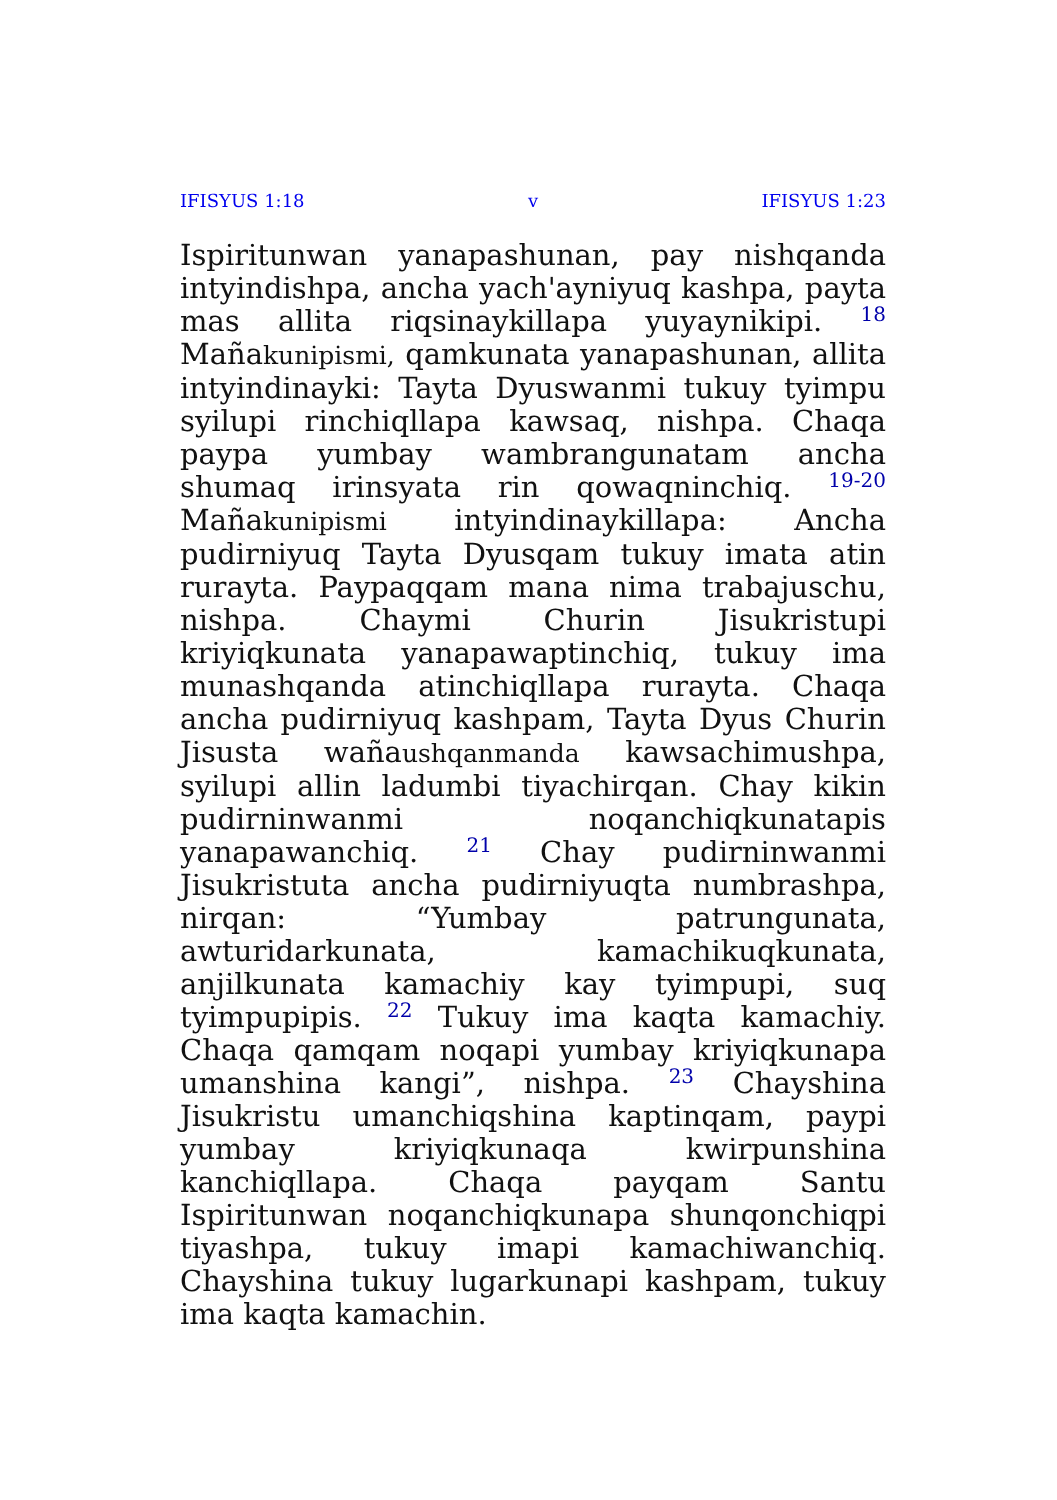IFISYUS 1:18 v IFISYUS 1:23
Ispiritunwan yanapashunan, pay nishqanda intyindishpa, ancha yach'ayniyuq kashpa, payta mas allita riqsinaykillapa yuyaynikipi. <sup>18</sup> Mañakunipismi, qamkunata yanapashunan, allita intyindinayki: Tayta Dyuswanmi tukuy tyimpu syilupi rinchiqllapa kawsaq, nishpa. Chaqa paypa yumbay wambrangunatam ancha shumaq irinsyata rin qowaqninchiq. <sup>19-20</sup> Mañakunipismi intyindinaykillapa: Ancha pudirniyuq Tayta Dyusqam tukuy imata atin rurayta. Paypaqqam mana nima trabajuschu, nishpa. Chaymi Churin Jisukristupi kriyiqkunata yanapawaptinchiq, tukuy ima munashqanda atinchiqllapa rurayta. Chaqa ancha pudirniyuq kashpam, Tayta Dyus Churin Jisusta wañaushqanmanda kawsachimushpa, syilupi allin ladumbi tiyachirqan. Chay kikin pudirninwanmi noqanchiqkunatapis yanapawanchiq. <sup>21</sup> Chay pudirninwanmi Jisukristuta ancha pudirniyuqta numbrashpa, nirqan: “Yumbay patrungunata, awturidarkunata, kamachikuqkunata, anjilkunata kamachiy kay tyimpupi, suq tyimpupipis. <sup>22</sup> Tukuy ima kaqta kamachiy. Chaqa qamqam noqapi yumbay kriyiqkunapa umanshina kangi”, nishpa. <sup>23</sup> Chayshina Jisukristu umanchiqshina kaptinqam, paypi yumbay kriyiqkunaqa kwirpunshina kanchiqllapa. Chaqa payqam Santu Ispiritunwan noqanchiqkunapa shunqonchiqpi tiyashpa, tukuy imapi kamachiwanchiq. Chayshina tukuy lugarkunapi kashpam, tukuy ima kaqta kamachin.